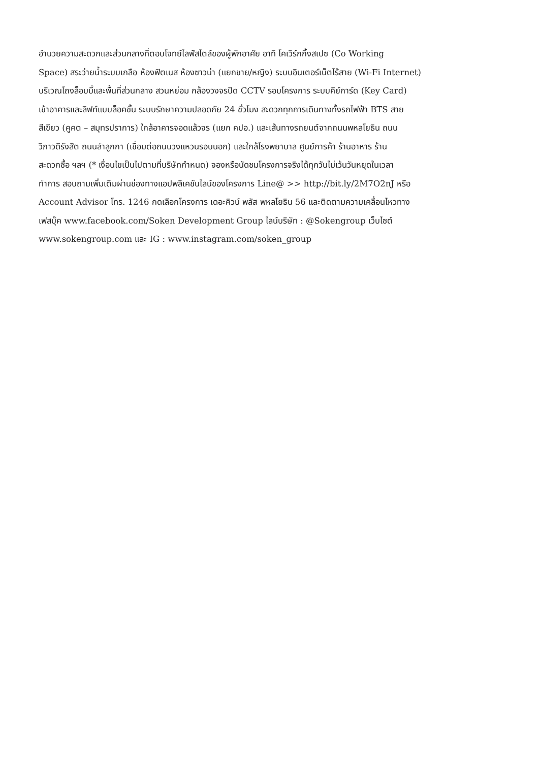อำนวยความสะดวกและส่วนกลางที่ตอบโจทย์ไลฟ์สไตล์ของผู้พักอาศัย อาทิ โคเวิร์กกิ้งสเปซ (Co Working
Space) สระว่ายน้ำระบบเกลือ ห้องฟิตเนส ห้องซาวน่า (แยกชาย/หญิง) ระบบอินเตอร์เน็ตไร้สาย (Wi-Fi Internet)
บริเวณโถงล็อบบี้และพื้นที่ส่วนกลาง สวนหย่อม กล้องวงจรปิด CCTV รอบโครงการ ระบบคีย์การ์ด (Key Card)
เข้าอาคารและลิฟท์แบบล็อคชั้น ระบบรักษาความปลอดภัย 24 ชั่วโมง สะดวกทุกการเดินทางทั้งรถไฟฟ้า BTS สาย
สีเขียว (คูคต – สมุทรปราการ) ใกล้อาคารจอดแล้วจร (แยก คปอ.) และเส้นทางรถยนต์จากถนนพหลโยธิน ถนน
วิภาวดีรังสิต ถนนลำลูกกา (เชื่อมต่อถนนวงแหวนรอบนอก) และใกล้โรงพยาบาล ศูนย์การค้า ร้านอาหาร ร้าน
สะดวกซื้อ ฯลฯ (* เงื่อนไขเป็นไปตามที่บริษัทกำหนด) จองหรือนัดชมโครงการจริงได้ทุกวันไม่เว้นวันหยุดในเวลา
ทำการ สอบถามเพิ่มเติมผ่านช่องทางแอปพลิเคชันไลน์ของโครงการ Line@ >> http://bit.ly/2M7O2nJ หรือ
Account Advisor โทร. 1246 กดเลือกโครงการ เดอะคิวบ์ พลัส พหลโยธิน 56 และติดตามความเคลื่อนไหวทาง
เฟสบุ๊ค www.facebook.com/Soken Development Group ไลน์บริษัท : @Sokengroup เว็บไซต์
www.sokengroup.com และ IG : www.instagram.com/soken_group